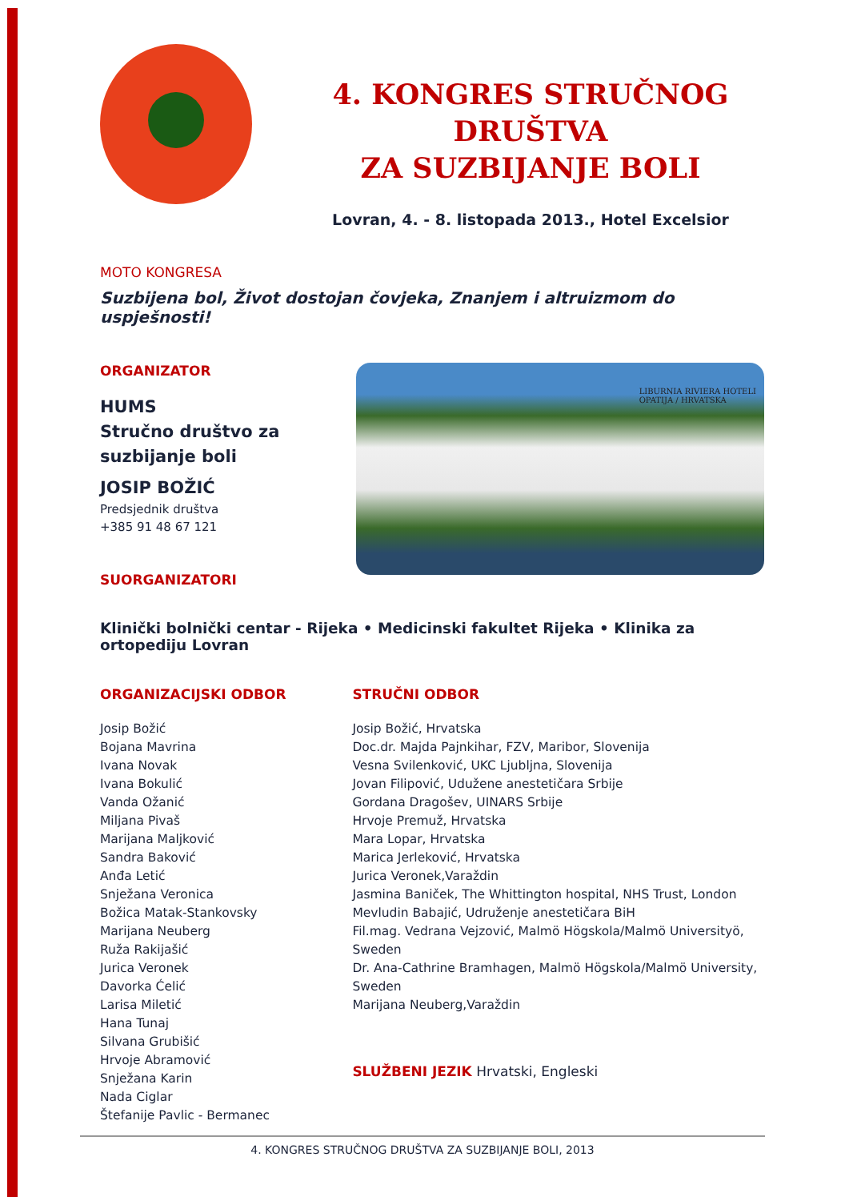4. KONGRES STRUČNOG DRUŠTVA
ZA SUZBIJANJE BOLI
Lovran, 4. - 8. listopada 2013., Hotel Excelsior
MOTO KONGRESA
Suzbijena bol, Život dostojan čovjeka, Znanjem i altruizmom do uspješnosti!
ORGANIZATOR
HUMS
Stručno društvo za
suzbijanje boli
JOSIP BOŽIĆ
Predsjednik društva
+385 91 48 67 121
SUORGANIZATORI
LIBURNIA RIVIERA HOTELI
OPATIJA / HRVATSKA
Klinički bolnički centar - Rijeka • Medicinski fakultet Rijeka • Klinika za ortopediju Lovran
ORGANIZACIJSKI ODBOR
Josip Božić
Bojana Mavrina
Ivana Novak
Ivana Bokulić
Vanda Ožanić
Miljana Pivaš
Marijana Maljković
Sandra Baković
Anđa Letić
Snježana Veronica
Božica Matak-Stankovsky
Marijana Neuberg
Ruža Rakijašić
Jurica Veronek
Davorka Ćelić
Larisa Miletić
Hana Tunaj
Silvana Grubišić
Hrvoje Abramović
Snježana Karin
Nada Ciglar
Štefanije Pavlic - Bermanec
STRUČNI ODBOR
Josip Božić, Hrvatska
Doc.dr. Majda Pajnkihar, FZV, Maribor, Slovenija
Vesna Svilenković, UKC Ljubljna, Slovenija
Jovan Filipović, Udužene anestetičara Srbije
Gordana Dragošev, UINARS Srbije
Hrvoje Premuž, Hrvatska
Mara Lopar, Hrvatska
Marica Jerleković, Hrvatska
Jurica Veronek,Varaždin
Jasmina Baniček, The Whittington hospital, NHS Trust, London
Mevludin Babajić, Udruženje anestetičara BiH
Fil.mag. Vedrana Vejzović, Malmö Högskola/Malmö Universityö, Sweden
Dr. Ana-Cathrine Bramhagen, Malmö Högskola/Malmö University, Sweden
Marijana Neuberg,Varaždin
SLUŽBENI JEZIK Hrvatski, Engleski
4. KONGRES STRUČNOG DRUŠTVA ZA SUZBIJANJE BOLI, 2013